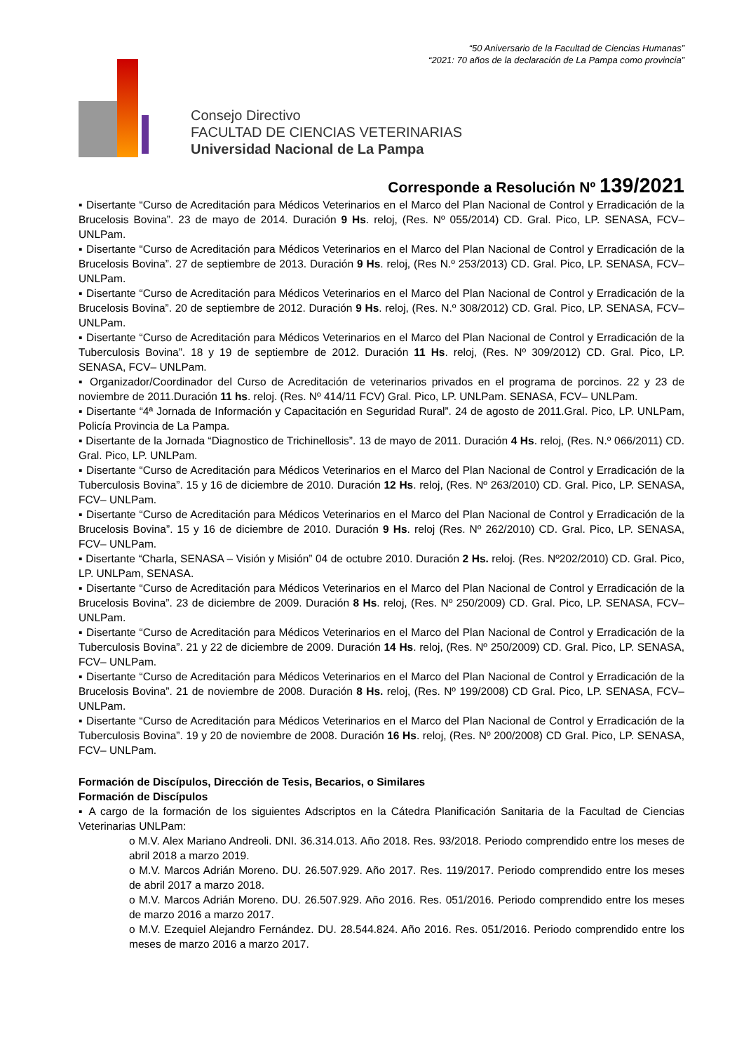“50 Aniversario de la Facultad de Ciencias Humanas”
“2021: 70 años de la declaración de La Pampa como provincia”
Consejo Directivo
FACULTAD DE CIENCIAS VETERINARIAS
Universidad Nacional de La Pampa
Corresponde a Resolución Nº 139/2021
▪ Disertante “Curso de Acreditación para Médicos Veterinarios en el Marco del Plan Nacional de Control y Erradicación de la Brucelosis Bovina”. 23 de mayo de 2014. Duración 9 Hs. reloj, (Res. Nº 055/2014) CD. Gral. Pico, LP. SENASA, FCV– UNLPam.
▪ Disertante “Curso de Acreditación para Médicos Veterinarios en el Marco del Plan Nacional de Control y Erradicación de la Brucelosis Bovina”. 27 de septiembre de 2013. Duración 9 Hs. reloj, (Res N.º 253/2013) CD. Gral. Pico, LP. SENASA, FCV– UNLPam.
▪ Disertante “Curso de Acreditación para Médicos Veterinarios en el Marco del Plan Nacional de Control y Erradicación de la Brucelosis Bovina”. 20 de septiembre de 2012. Duración 9 Hs. reloj, (Res. N.º 308/2012) CD. Gral. Pico, LP. SENASA, FCV– UNLPam.
▪ Disertante “Curso de Acreditación para Médicos Veterinarios en el Marco del Plan Nacional de Control y Erradicación de la Tuberculosis Bovina”. 18 y 19 de septiembre de 2012. Duración 11 Hs. reloj, (Res. Nº 309/2012) CD. Gral. Pico, LP. SENASA, FCV– UNLPam.
▪ Organizador/Coordinador del Curso de Acreditación de veterinarios privados en el programa de porcinos. 22 y 23 de noviembre de 2011.Duración 11 hs. reloj. (Res. Nº 414/11 FCV) Gral. Pico, LP. UNLPam. SENASA, FCV– UNLPam.
▪ Disertante “4ª Jornada de Información y Capacitación en Seguridad Rural”. 24 de agosto de 2011.Gral. Pico, LP. UNLPam, Policía Provincia de La Pampa.
▪ Disertante de la Jornada “Diagnostico de Trichinellosis”. 13 de mayo de 2011. Duración 4 Hs. reloj, (Res. N.º 066/2011) CD. Gral. Pico, LP. UNLPam.
▪ Disertante “Curso de Acreditación para Médicos Veterinarios en el Marco del Plan Nacional de Control y Erradicación de la Tuberculosis Bovina”. 15 y 16 de diciembre de 2010. Duración 12 Hs. reloj, (Res. Nº 263/2010) CD. Gral. Pico, LP. SENASA, FCV– UNLPam.
▪ Disertante “Curso de Acreditación para Médicos Veterinarios en el Marco del Plan Nacional de Control y Erradicación de la Brucelosis Bovina”. 15 y 16 de diciembre de 2010. Duración 9 Hs. reloj (Res. Nº 262/2010) CD. Gral. Pico, LP. SENASA, FCV– UNLPam.
▪ Disertante “Charla, SENASA – Visión y Misión” 04 de octubre 2010. Duración 2 Hs. reloj. (Res. Nº202/2010) CD. Gral. Pico, LP. UNLPam, SENASA.
▪ Disertante “Curso de Acreditación para Médicos Veterinarios en el Marco del Plan Nacional de Control y Erradicación de la Brucelosis Bovina”. 23 de diciembre de 2009. Duración 8 Hs. reloj, (Res. Nº 250/2009) CD. Gral. Pico, LP. SENASA, FCV– UNLPam.
▪ Disertante “Curso de Acreditación para Médicos Veterinarios en el Marco del Plan Nacional de Control y Erradicación de la Tuberculosis Bovina”. 21 y 22 de diciembre de 2009. Duración 14 Hs. reloj, (Res. Nº 250/2009) CD. Gral. Pico, LP. SENASA, FCV– UNLPam.
▪ Disertante “Curso de Acreditación para Médicos Veterinarios en el Marco del Plan Nacional de Control y Erradicación de la Brucelosis Bovina”. 21 de noviembre de 2008. Duración 8 Hs. reloj, (Res. Nº 199/2008) CD Gral. Pico, LP. SENASA, FCV– UNLPam.
▪ Disertante “Curso de Acreditación para Médicos Veterinarios en el Marco del Plan Nacional de Control y Erradicación de la Tuberculosis Bovina”. 19 y 20 de noviembre de 2008. Duración 16 Hs. reloj, (Res. Nº 200/2008) CD Gral. Pico, LP. SENASA, FCV– UNLPam.
Formación de Discípulos, Dirección de Tesis, Becarios, o Similares
Formación de Discípulos
▪ A cargo de la formación de los siguientes Adscriptos en la Cátedra Planificación Sanitaria de la Facultad de Ciencias Veterinarias UNLPam:
o M.V. Alex Mariano Andreoli. DNI. 36.314.013. Año 2018. Res. 93/2018. Periodo comprendido entre los meses de abril 2018 a marzo 2019.
o M.V. Marcos Adrián Moreno. DU. 26.507.929. Año 2017. Res. 119/2017. Periodo comprendido entre los meses de abril 2017 a marzo 2018.
o M.V. Marcos Adrián Moreno. DU. 26.507.929. Año 2016. Res. 051/2016. Periodo comprendido entre los meses de marzo 2016 a marzo 2017.
o M.V. Ezequiel Alejandro Fernández. DU. 28.544.824. Año 2016. Res. 051/2016. Periodo comprendido entre los meses de marzo 2016 a marzo 2017.